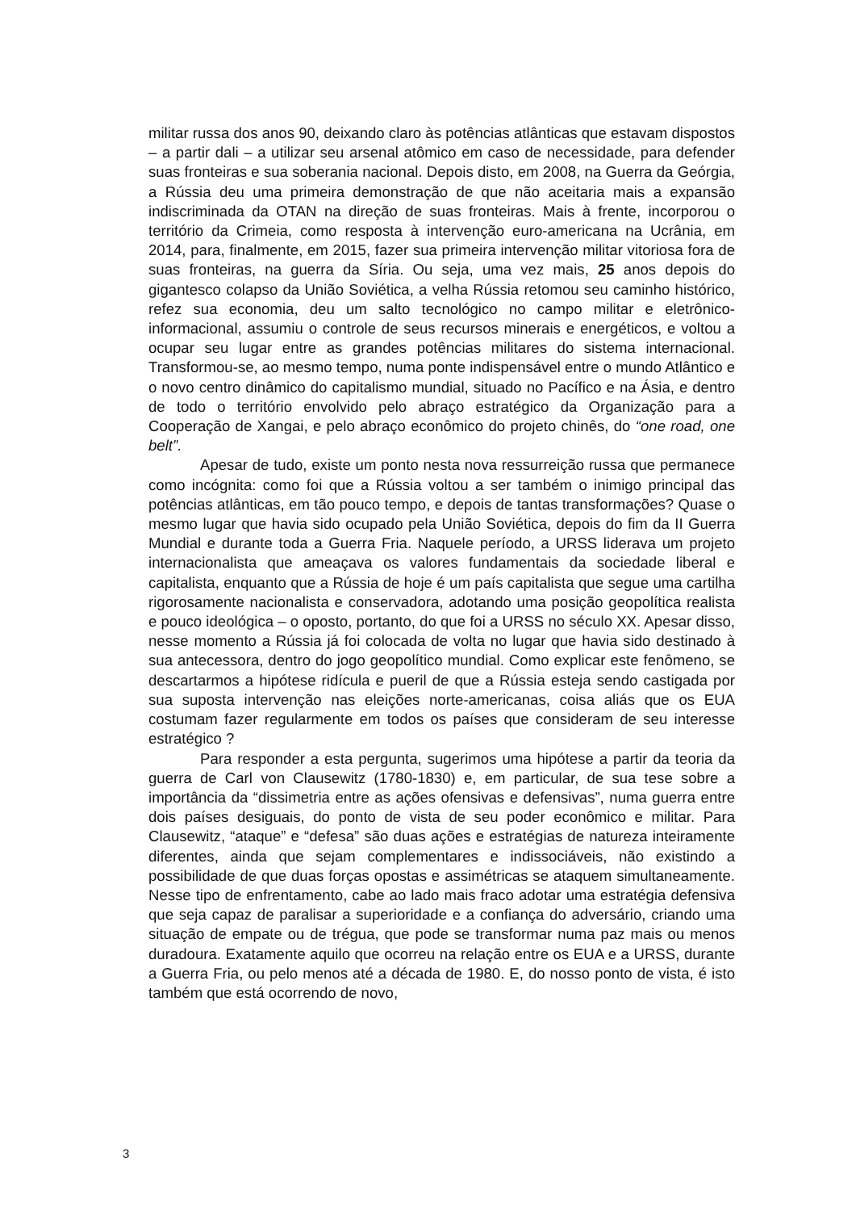militar russa dos anos 90, deixando claro às potências atlânticas que estavam dispostos – a partir dali – a utilizar seu arsenal atômico em caso de necessidade, para defender suas fronteiras e sua soberania nacional. Depois disto, em 2008, na Guerra da Geórgia, a Rússia deu uma primeira demonstração de que não aceitaria mais a expansão indiscriminada da OTAN na direção de suas fronteiras. Mais à frente, incorporou o território da Crimeia, como resposta à intervenção euro-americana na Ucrânia, em 2014, para, finalmente, em 2015, fazer sua primeira intervenção militar vitoriosa fora de suas fronteiras, na guerra da Síria. Ou seja, uma vez mais, 25 anos depois do gigantesco colapso da União Soviética, a velha Rússia retomou seu caminho histórico, refez sua economia, deu um salto tecnológico no campo militar e eletrônico-informacional, assumiu o controle de seus recursos minerais e energéticos, e voltou a ocupar seu lugar entre as grandes potências militares do sistema internacional. Transformou-se, ao mesmo tempo, numa ponte indispensável entre o mundo Atlântico e o novo centro dinâmico do capitalismo mundial, situado no Pacífico e na Ásia, e dentro de todo o território envolvido pelo abraço estratégico da Organização para a Cooperação de Xangai, e pelo abraço econômico do projeto chinês, do “one road, one belt”.
Apesar de tudo, existe um ponto nesta nova ressurreição russa que permanece como incógnita: como foi que a Rússia voltou a ser também o inimigo principal das potências atlânticas, em tão pouco tempo, e depois de tantas transformações? Quase o mesmo lugar que havia sido ocupado pela União Soviética, depois do fim da II Guerra Mundial e durante toda a Guerra Fria. Naquele período, a URSS liderava um projeto internacionalista que ameaçava os valores fundamentais da sociedade liberal e capitalista, enquanto que a Rússia de hoje é um país capitalista que segue uma cartilha rigorosamente nacionalista e conservadora, adotando uma posição geopolítica realista e pouco ideológica – o oposto, portanto, do que foi a URSS no século XX. Apesar disso, nesse momento a Rússia já foi colocada de volta no lugar que havia sido destinado à sua antecessora, dentro do jogo geopolítico mundial. Como explicar este fenômeno, se descartarmos a hipótese ridícula e pueril de que a Rússia esteja sendo castigada por sua suposta intervenção nas eleições norte-americanas, coisa aliás que os EUA costumam fazer regularmente em todos os países que consideram de seu interesse estratégico ?
Para responder a esta pergunta, sugerimos uma hipótese a partir da teoria da guerra de Carl von Clausewitz (1780-1830) e, em particular, de sua tese sobre a importância da “dissimetria entre as ações ofensivas e defensivas”, numa guerra entre dois países desiguais, do ponto de vista de seu poder econômico e militar. Para Clausewitz, “ataque” e “defesa” são duas ações e estratégias de natureza inteiramente diferentes, ainda que sejam complementares e indissociáveis, não existindo a possibilidade de que duas forças opostas e assimétricas se ataquem simultaneamente. Nesse tipo de enfrentamento, cabe ao lado mais fraco adotar uma estratégia defensiva que seja capaz de paralisar a superioridade e a confiança do adversário, criando uma situação de empate ou de trégua, que pode se transformar numa paz mais ou menos duradoura. Exatamente aquilo que ocorreu na relação entre os EUA e a URSS, durante a Guerra Fria, ou pelo menos até a década de 1980. E, do nosso ponto de vista, é isto também que está ocorrendo de novo,
3